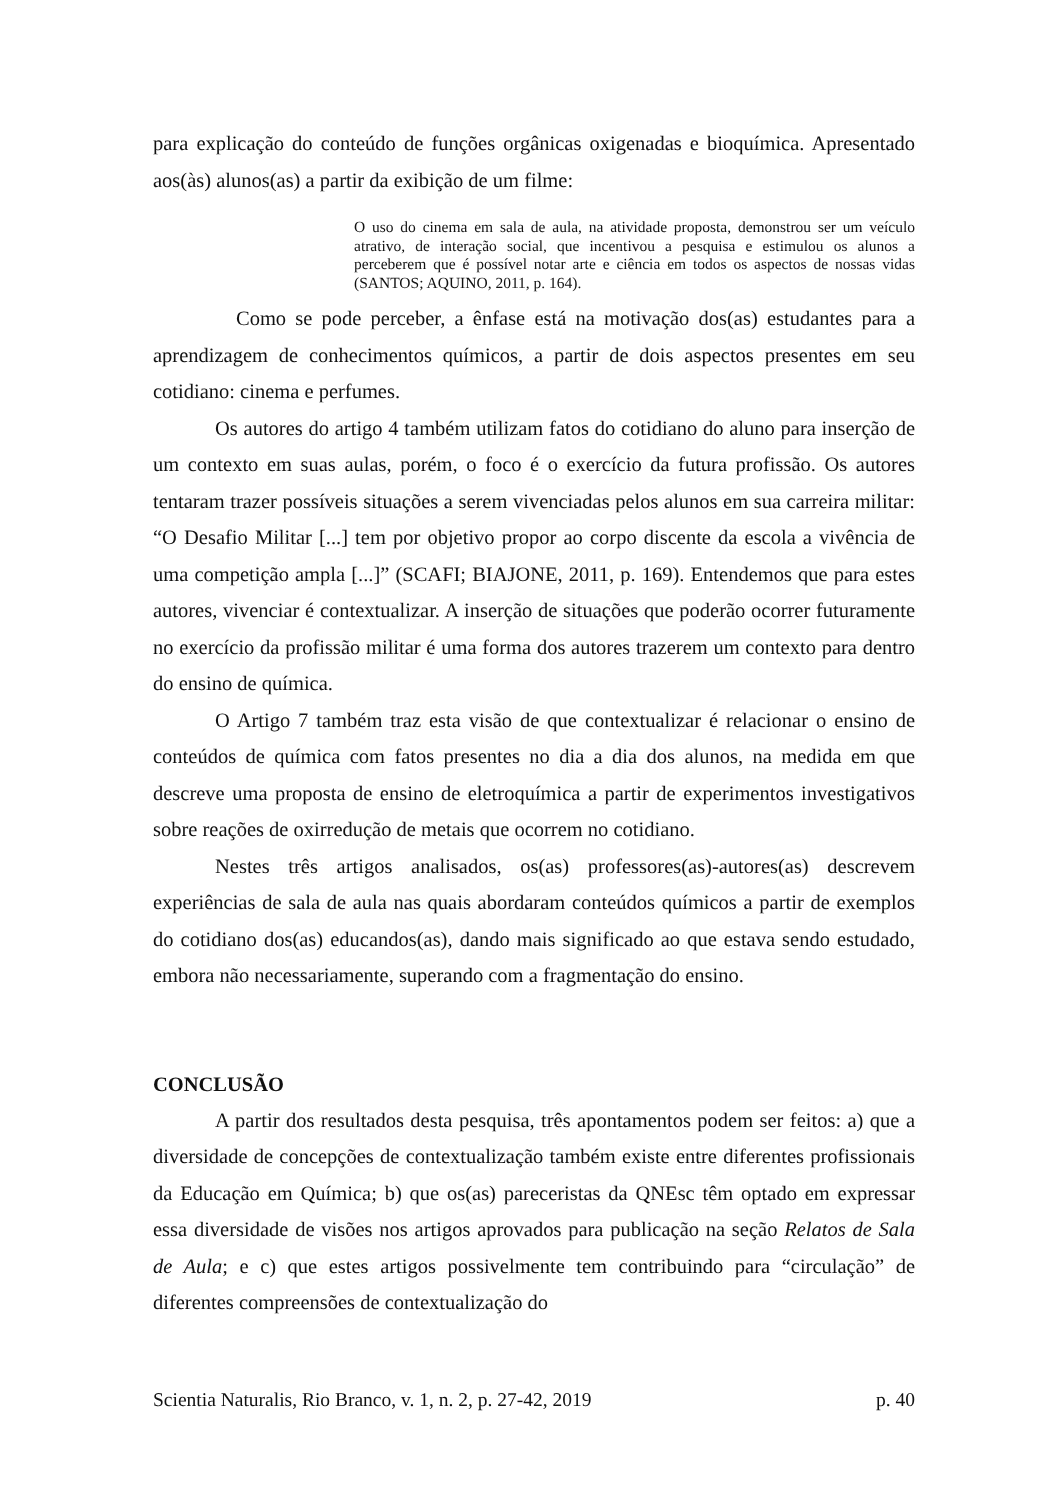para explicação do conteúdo de funções orgânicas oxigenadas e bioquímica. Apresentado aos(às) alunos(as) a partir da exibição de um filme:
O uso do cinema em sala de aula, na atividade proposta, demonstrou ser um veículo atrativo, de interação social, que incentivou a pesquisa e estimulou os alunos a perceberem que é possível notar arte e ciência em todos os aspectos de nossas vidas (SANTOS; AQUINO, 2011, p. 164).
Como se pode perceber, a ênfase está na motivação dos(as) estudantes para a aprendizagem de conhecimentos químicos, a partir de dois aspectos presentes em seu cotidiano: cinema e perfumes.
Os autores do artigo 4 também utilizam fatos do cotidiano do aluno para inserção de um contexto em suas aulas, porém, o foco é o exercício da futura profissão. Os autores tentaram trazer possíveis situações a serem vivenciadas pelos alunos em sua carreira militar: “O Desafio Militar [...] tem por objetivo propor ao corpo discente da escola a vivência de uma competição ampla [...]” (SCAFI; BIAJONE, 2011, p. 169). Entendemos que para estes autores, vivenciar é contextualizar. A inserção de situações que poderão ocorrer futuramente no exercício da profissão militar é uma forma dos autores trazerem um contexto para dentro do ensino de química.
O Artigo 7 também traz esta visão de que contextualizar é relacionar o ensino de conteúdos de química com fatos presentes no dia a dia dos alunos, na medida em que descreve uma proposta de ensino de eletroquímica a partir de experimentos investigativos sobre reações de oxirredução de metais que ocorrem no cotidiano.
Nestes três artigos analisados, os(as) professores(as)-autores(as) descrevem experiências de sala de aula nas quais abordaram conteúdos químicos a partir de exemplos do cotidiano dos(as) educandos(as), dando mais significado ao que estava sendo estudado, embora não necessariamente, superando com a fragmentação do ensino.
CONCLUSÃO
A partir dos resultados desta pesquisa, três apontamentos podem ser feitos: a) que a diversidade de concepções de contextualização também existe entre diferentes profissionais da Educação em Química; b) que os(as) pareceristas da QNEsc têm optado em expressar essa diversidade de visões nos artigos aprovados para publicação na seção Relatos de Sala de Aula; e c) que estes artigos possivelmente tem contribuindo para “circulação” de diferentes compreensões de contextualização do
Scientia Naturalis, Rio Branco, v. 1, n. 2, p. 27-42, 2019 p. 40